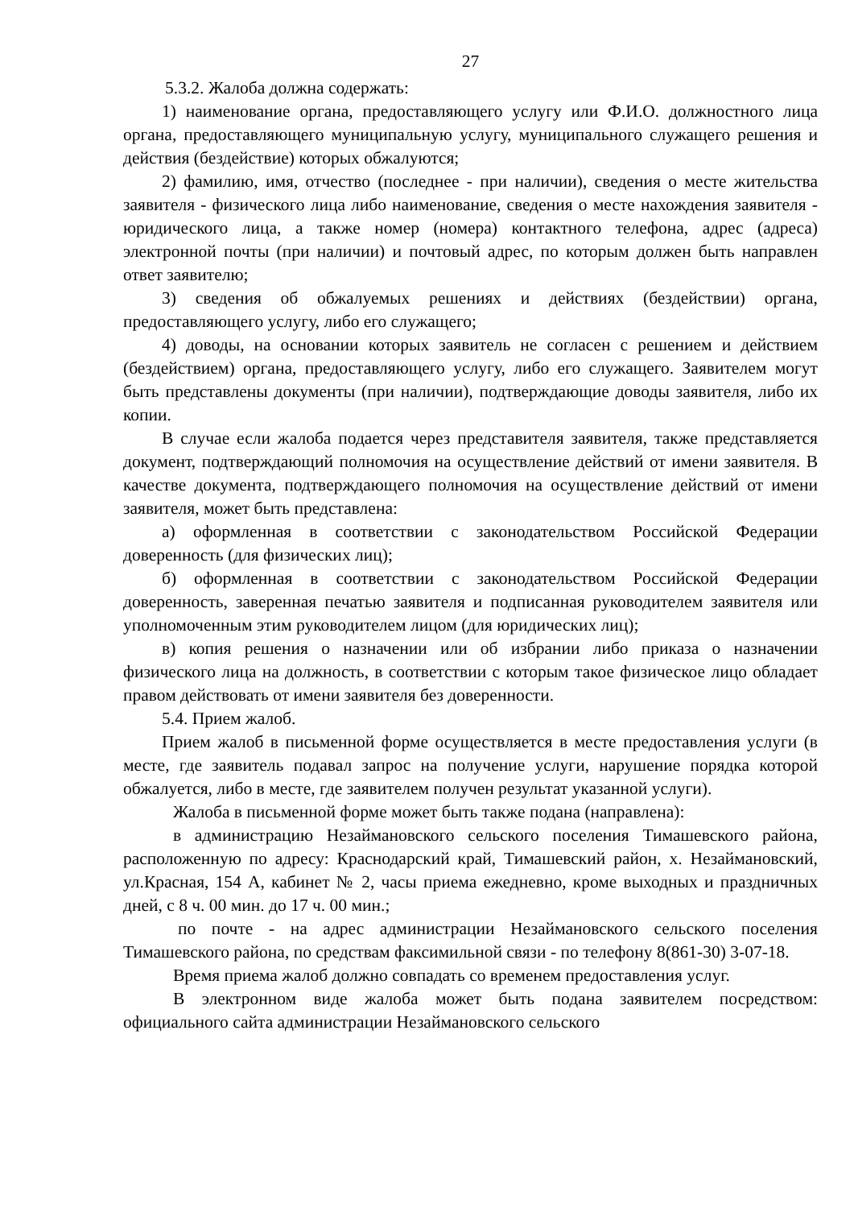27
5.3.2. Жалоба должна содержать:
1) наименование органа, предоставляющего услугу или Ф.И.О. должностного лица органа, предоставляющего муниципальную услугу, муниципального служащего решения и действия (бездействие) которых обжалуются;
2) фамилию, имя, отчество (последнее - при наличии), сведения о месте жительства заявителя - физического лица либо наименование, сведения о месте нахождения заявителя - юридического лица, а также номер (номера) контактного телефона, адрес (адреса) электронной почты (при наличии) и почтовый адрес, по которым должен быть направлен ответ заявителю;
3) сведения об обжалуемых решениях и действиях (бездействии) органа, предоставляющего услугу, либо его служащего;
4) доводы, на основании которых заявитель не согласен с решением и действием (бездействием) органа, предоставляющего услугу, либо его служащего. Заявителем могут быть представлены документы (при наличии), подтверждающие доводы заявителя, либо их копии.
В случае если жалоба подается через представителя заявителя, также представляется документ, подтверждающий полномочия на осуществление действий от имени заявителя. В качестве документа, подтверждающего полномочия на осуществление действий от имени заявителя, может быть представлена:
а) оформленная в соответствии с законодательством Российской Федерации доверенность (для физических лиц);
б) оформленная в соответствии с законодательством Российской Федерации доверенность, заверенная печатью заявителя и подписанная руководителем заявителя или уполномоченным этим руководителем лицом (для юридических лиц);
в) копия решения о назначении или об избрании либо приказа о назначении физического лица на должность, в соответствии с которым такое физическое лицо обладает правом действовать от имени заявителя без доверенности.
5.4. Прием жалоб.
Прием жалоб в письменной форме осуществляется в месте предоставления услуги (в месте, где заявитель подавал запрос на получение услуги, нарушение порядка которой обжалуется, либо в месте, где заявителем получен результат указанной услуги).
Жалоба в письменной форме может быть также подана (направлена):
в администрацию Незаймановского сельского поселения Тимашевского района, расположенную по адресу: Краснодарский край, Тимашевский район, х. Незаймановский, ул.Красная, 154 А, кабинет № 2, часы приема ежедневно, кроме выходных и праздничных дней, с 8 ч. 00 мин. до 17 ч. 00 мин.;
по почте - на адрес администрации Незаймановского сельского поселения Тимашевского района, по средствам факсимильной связи - по телефону 8(861-30) 3-07-18.
Время приема жалоб должно совпадать со временем предоставления услуг.
В электронном виде жалоба может быть подана заявителем посредством: официального сайта администрации Незаймановского сельского